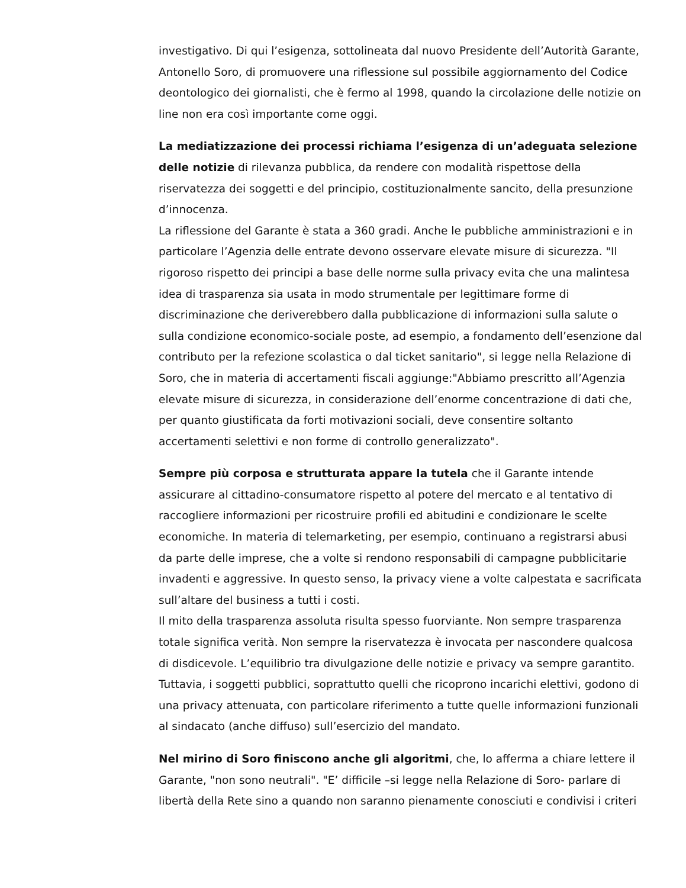investigativo. Di qui l’esigenza, sottolineata dal nuovo Presidente dell’Autorità Garante, Antonello Soro, di promuovere una riflessione sul possibile aggiornamento del Codice deontologico dei giornalisti, che è fermo al 1998, quando la circolazione delle notizie on line non era così importante come oggi.
La mediatizzazione dei processi richiama l’esigenza di un’adeguata selezione delle notizie di rilevanza pubblica, da rendere con modalità rispettose della riservatezza dei soggetti e del principio, costituzionalmente sancito, della presunzione d’innocenza.
La riflessione del Garante è stata a 360 gradi. Anche le pubbliche amministrazioni e in particolare l’Agenzia delle entrate devono osservare elevate misure di sicurezza. "Il rigoroso rispetto dei principi a base delle norme sulla privacy evita che una malintesa idea di trasparenza sia usata in modo strumentale per legittimare forme di discriminazione che deriverebbero dalla pubblicazione di informazioni sulla salute o sulla condizione economico-sociale poste, ad esempio, a fondamento dell’esenzione dal contributo per la refezione scolastica o dal ticket sanitario", si legge nella Relazione di Soro, che in materia di accertamenti fiscali aggiunge:"Abbiamo prescritto all’Agenzia elevate misure di sicurezza, in considerazione dell’enorme concentrazione di dati che, per quanto giustificata da forti motivazioni sociali, deve consentire soltanto accertamenti selettivi e non forme di controllo generalizzato".
Sempre più corposa e strutturata appare la tutela che il Garante intende assicurare al cittadino-consumatore rispetto al potere del mercato e al tentativo di raccogliere informazioni per ricostruire profili ed abitudini e condizionare le scelte economiche. In materia di telemarketing, per esempio, continuano a registrarsi abusi da parte delle imprese, che a volte si rendono responsabili di campagne pubblicitarie invadenti e aggressive. In questo senso, la privacy viene a volte calpestata e sacrificata sull’altare del business a tutti i costi.
Il mito della trasparenza assoluta risulta spesso fuorviante. Non sempre trasparenza totale significa verità. Non sempre la riservatezza è invocata per nascondere qualcosa di disdicevole. L’equilibrio tra divulgazione delle notizie e privacy va sempre garantito. Tuttavia, i soggetti pubblici, soprattutto quelli che ricoprono incarichi elettivi, godono di una privacy attenuata, con particolare riferimento a tutte quelle informazioni funzionali al sindacato (anche diffuso) sull’esercizio del mandato.
Nel mirino di Soro finiscono anche gli algoritmi, che, lo afferma a chiare lettere il Garante, "non sono neutrali". "E’ difficile –si legge nella Relazione di Soro- parlare di libertà della Rete sino a quando non saranno pienamente conosciuti e condivisi i criteri